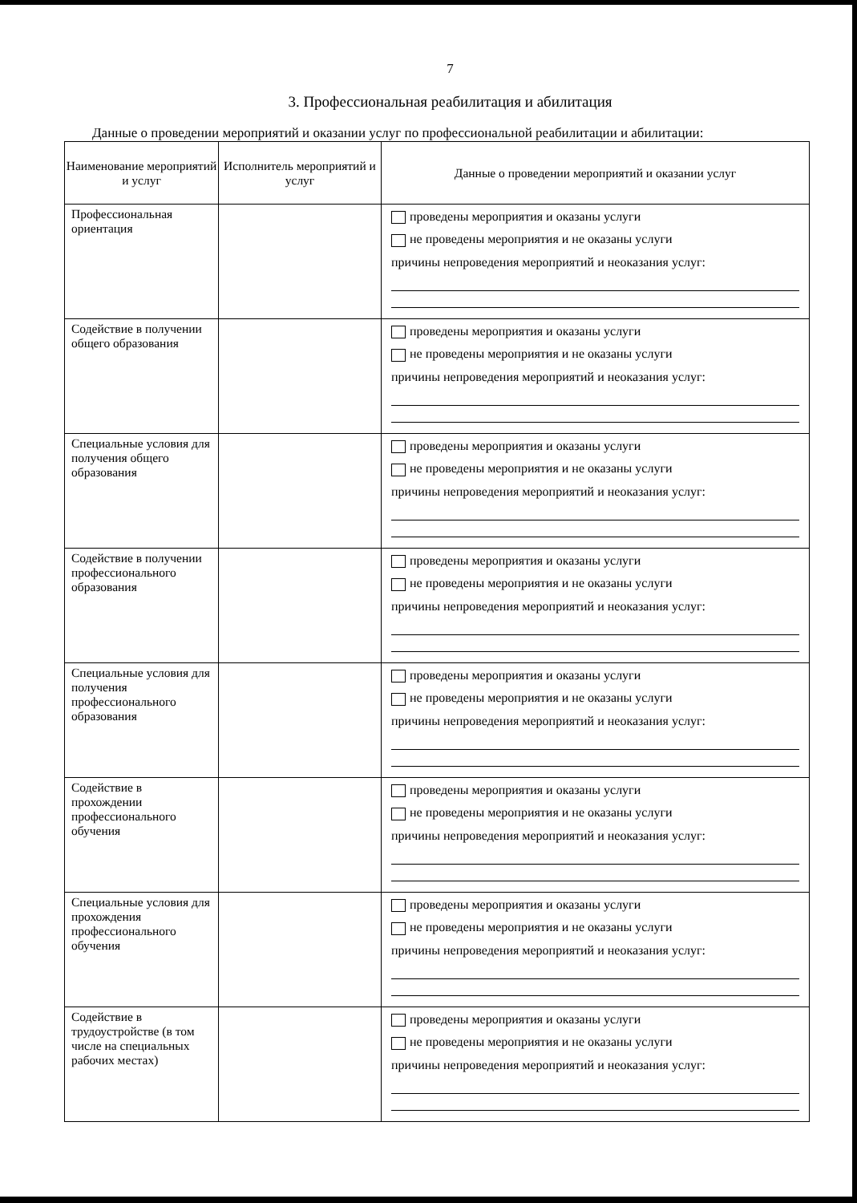7
3. Профессиональная реабилитация и абилитация
Данные о проведении мероприятий и оказании услуг по профессиональной реабилитации и абилитации:
| Наименование мероприятий и услуг | Исполнитель мероприятий и услуг | Данные о проведении мероприятий и оказании услуг |
| --- | --- | --- |
| Профессиональная ориентация | | проведены мероприятия и оказаны услуги не проведены мероприятия и не оказаны услуги причины непроведения мероприятий и неоказания услуг: |
| Содействие в получении общего образования | | проведены мероприятия и оказаны услуги не проведены мероприятия и не оказаны услуги причины непроведения мероприятий и неоказания услуг: |
| Специальные условия для получения общего образования | | проведены мероприятия и оказаны услуги не проведены мероприятия и не оказаны услуги причины непроведения мероприятий и неоказания услуг: |
| Содействие в получении профессионального образования | | проведены мероприятия и оказаны услуги не проведены мероприятия и не оказаны услуги причины непроведения мероприятий и неоказания услуг: |
| Специальные условия для получения профессионального образования | | проведены мероприятия и оказаны услуги не проведены мероприятия и не оказаны услуги причины непроведения мероприятий и неоказания услуг: |
| Содействие в прохождении профессионального обучения | | проведены мероприятия и оказаны услуги не проведены мероприятия и не оказаны услуги причины непроведения мероприятий и неоказания услуг: |
| Специальные условия для прохождения профессионального обучения | | проведены мероприятия и оказаны услуги не проведены мероприятия и не оказаны услуги причины непроведения мероприятий и неоказания услуг: |
| Содействие в трудоустройстве (в том числе на специальных рабочих местах) | | проведены мероприятия и оказаны услуги не проведены мероприятия и не оказаны услуги причины непроведения мероприятий и неоказания услуг: |